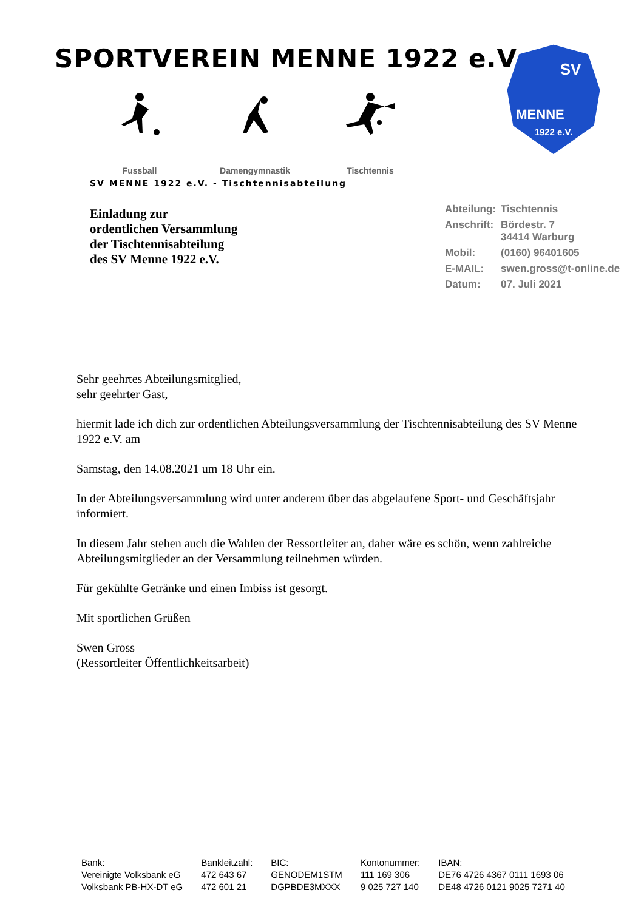SPORTVEREIN MENNE 1922 e.V.
Fussball
Damengymnastik
Tischtennis
SV
MENNE
1922 e.V.
SV MENNE 1922 e.V. - Tischtennisabteilung
Einladung zur
ordentlichen Versammlung
der Tischtennisabteilung
des SV Menne 1922 e.V.
| Abteilung: | Tischtennis |
| Anschrift: | Bördestr. 7 34414 Warburg |
| Mobil: | (0160) 96401605 |
| E-MAIL: | swen.gross@t-online.de |
| Datum: | 07. Juli 2021 |
Sehr geehrtes Abteilungsmitglied,
sehr geehrter Gast,
hiermit lade ich dich zur ordentlichen Abteilungsversammlung der Tischtennisabteilung des SV Menne 1922 e.V. am
Samstag, den 14.08.2021 um 18 Uhr ein.
In der Abteilungsversammlung wird unter anderem über das abgelaufene Sport- und Geschäftsjahr informiert.
In diesem Jahr stehen auch die Wahlen der Ressortleiter an, daher wäre es schön, wenn zahlreiche Abteilungsmitglieder an der Versammlung teilnehmen würden.
Für gekühlte Getränke und einen Imbiss ist gesorgt.
Mit sportlichen Grüßen
Swen Gross
(Ressortleiter Öffentlichkeitsarbeit)
| Bank: | Bankleitzahl: | BIC: | Kontonummer: | IBAN: |
| Vereinigte Volksbank eG | 472 643 67 | GENODEM1STM | 111 169 306 | DE76 4726 4367 0111 1693 06 |
| Volksbank PB-HX-DT eG | 472 601 21 | DGPBDE3MXXX | 9 025 727 140 | DE48 4726 0121 9025 7271 40 |